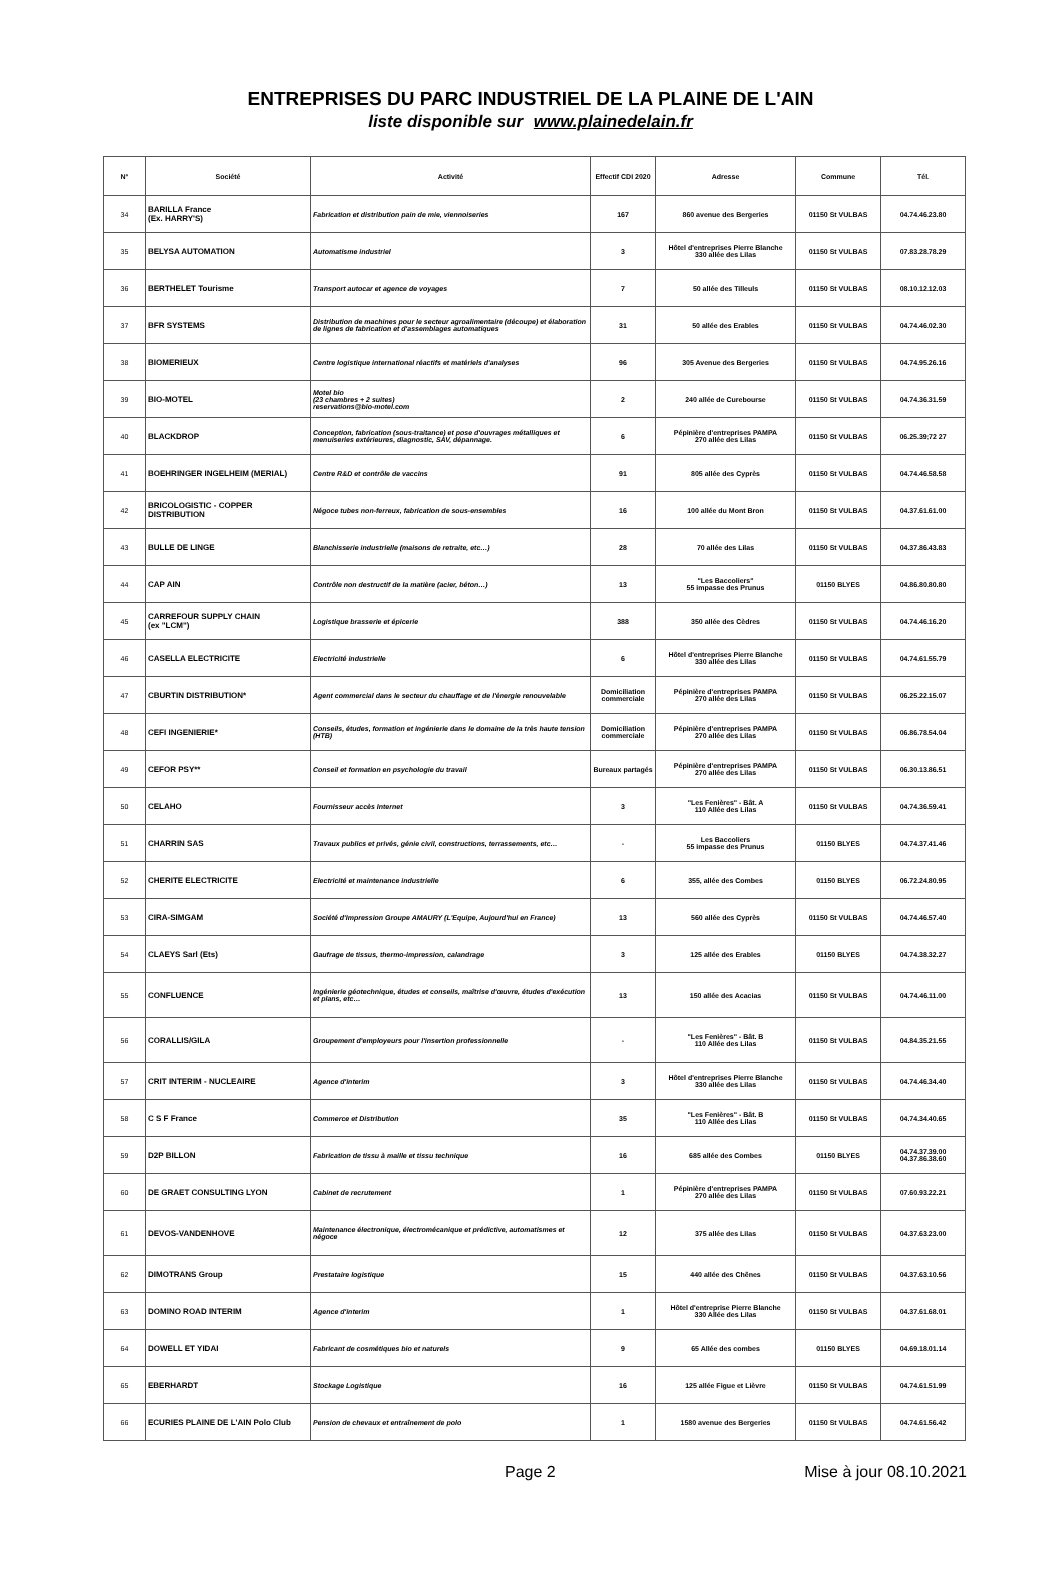ENTREPRISES DU PARC INDUSTRIEL DE LA PLAINE DE L'AIN
liste disponible sur www.plainedelain.fr
| N° | Société | Activité | Effectif CDI 2020 | Adresse | Commune | Tél. |
| --- | --- | --- | --- | --- | --- | --- |
| 34 | BARILLA France (Ex. HARRY'S) | Fabrication et distribution pain de mie, viennoiseries | 167 | 860 avenue des Bergeries | 01150 St VULBAS | 04.74.46.23.80 |
| 35 | BELYSA AUTOMATION | Automatisme industriel | 3 | Hôtel d'entreprises Pierre Blanche 330 allée des Lilas | 01150 St VULBAS | 07.83.28.78.29 |
| 36 | BERTHELET Tourisme | Transport autocar et agence de voyages | 7 | 50 allée des Tilleuls | 01150 St VULBAS | 08.10.12.12.03 |
| 37 | BFR SYSTEMS | Distribution de machines pour le secteur agroalimentaire (découpe) et élaboration de lignes de fabrication et d'assemblages automatiques | 31 | 50 allée des Erables | 01150 St VULBAS | 04.74.46.02.30 |
| 38 | BIOMERIEUX | Centre logistique international réactifs et matériels d'analyses | 96 | 305 Avenue des Bergeries | 01150 St VULBAS | 04.74.95.26.16 |
| 39 | BIO-MOTEL | Motel bio (23 chambres + 2 suites) reservations@bio-motel.com | 2 | 240 allée de Curebourse | 01150 St VULBAS | 04.74.36.31.59 |
| 40 | BLACKDROP | Conception, fabrication (sous-traitance) et pose d'ouvrages métalliques et menuiseries extérieures, diagnostic, SAV, dépannage. | 6 | Pépinière d'entreprises PAMPA 270 allée des Lilas | 01150 St VULBAS | 06.25.39;72 27 |
| 41 | BOEHRINGER INGELHEIM (MERIAL) | Centre R&D et contrôle de vaccins | 91 | 805 allée des Cyprès | 01150 St VULBAS | 04.74.46.58.58 |
| 42 | BRICOLOGISTIC - COPPER DISTRIBUTION | Négoce tubes non-ferreux, fabrication de sous-ensembles | 16 | 100 allée du Mont Bron | 01150 St VULBAS | 04.37.61.61.00 |
| 43 | BULLE DE LINGE | Blanchisserie industrielle (maisons de retraite, etc…) | 28 | 70 allée des Lilas | 01150 St VULBAS | 04.37.86.43.83 |
| 44 | CAP AIN | Contrôle non destructif de la matière (acier, béton…) | 13 | "Les Baccoliers" 55 impasse des Prunus | 01150 BLYES | 04.86.80.80.80 |
| 45 | CARREFOUR SUPPLY CHAIN (ex "LCM") | Logistique brasserie et épicerie | 388 | 350 allée des Cèdres | 01150 St VULBAS | 04.74.46.16.20 |
| 46 | CASELLA ELECTRICITE | Electricité industrielle | 6 | Hôtel d'entreprises Pierre Blanche 330 allée des Lilas | 01150 St VULBAS | 04.74.61.55.79 |
| 47 | CBURTIN DISTRIBUTION* | Agent commercial dans le secteur du chauffage et de l'énergie renouvelable | Domiciliation commerciale | Pépinière d'entreprises PAMPA 270 allée des Lilas | 01150 St VULBAS | 06.25.22.15.07 |
| 48 | CEFI INGENIERIE* | Conseils, études, formation et ingénierie dans le domaine de la très haute tension (HTB) | Domiciliation commerciale | Pépinière d'entreprises PAMPA 270 allée des Lilas | 01150 St VULBAS | 06.86.78.54.04 |
| 49 | CEFOR PSY** | Conseil et formation en psychologie du travail | Bureaux partagés | Pépinière d'entreprises PAMPA 270 allée des Lilas | 01150 St VULBAS | 06.30.13.86.51 |
| 50 | CELAHO | Fournisseur accès Internet | 3 | "Les Fenières" - Bât. A 110 Allée des Lilas | 01150 St VULBAS | 04.74.36.59.41 |
| 51 | CHARRIN SAS | Travaux publics et privés, génie civil, constructions, terrassements, etc… | - | Les Baccoliers 55 impasse des Prunus | 01150 BLYES | 04.74.37.41.46 |
| 52 | CHERITE ELECTRICITE | Electricité et maintenance industrielle | 6 | 355, allée des Combes | 01150 BLYES | 06.72.24.80.95 |
| 53 | CIRA-SIMGAM | Société d'Impression Groupe AMAURY (L'Equipe, Aujourd'hui en France) | 13 | 560 allée des Cyprès | 01150 St VULBAS | 04.74.46.57.40 |
| 54 | CLAEYS Sarl (Ets) | Gaufrage de tissus, thermo-impression, calandrage | 3 | 125 allée des Erables | 01150 BLYES | 04.74.38.32.27 |
| 55 | CONFLUENCE | Ingénierie géotechnique, études et conseils, maîtrise d'œuvre, études d'exécution et plans, etc… | 13 | 150 allée des Acacias | 01150 St VULBAS | 04.74.46.11.00 |
| 56 | CORALLIS/GILA | Groupement d'employeurs pour l'insertion professionnelle | - | "Les Fenières" - Bât. B 110 Allée des Lilas | 01150 St VULBAS | 04.84.35.21.55 |
| 57 | CRIT INTERIM - NUCLEAIRE | Agence d'interim | 3 | Hôtel d'entreprises Pierre Blanche 330 allée des Lilas | 01150 St VULBAS | 04.74.46.34.40 |
| 58 | C S F France | Commerce et Distribution | 35 | "Les Fenières" - Bât. B 110 Allée des Lilas | 01150 St VULBAS | 04.74.34.40.65 |
| 59 | D2P BILLON | Fabrication de tissu à maille et tissu technique | 16 | 685 allée des Combes | 01150 BLYES | 04.74.37.39.00 04.37.86.38.60 |
| 60 | DE GRAET CONSULTING LYON | Cabinet de recrutement | 1 | Pépinière d'entreprises PAMPA 270 allée des Lilas | 01150 St VULBAS | 07.60.93.22.21 |
| 61 | DEVOS-VANDENHOVE | Maintenance électronique, électromécanique et prédictive, automatismes et négoce | 12 | 375 allée des Lilas | 01150 St VULBAS | 04.37.63.23.00 |
| 62 | DIMOTRANS Group | Prestataire logistique | 15 | 440 allée des Chênes | 01150 St VULBAS | 04.37.63.10.56 |
| 63 | DOMINO ROAD INTERIM | Agence d'interim | 1 | Hôtel d'entreprise Pierre Blanche 330 Allée des Lilas | 01150 St VULBAS | 04.37.61.68.01 |
| 64 | DOWELL ET YIDAI | Fabricant de cosmétiques bio et naturels | 9 | 65 Allée des combes | 01150 BLYES | 04.69.18.01.14 |
| 65 | EBERHARDT | Stockage Logistique | 16 | 125 allée Figue et Lièvre | 01150 St VULBAS | 04.74.61.51.99 |
| 66 | ECURIES PLAINE DE L'AIN Polo Club | Pension de chevaux et entraînement de polo | 1 | 1580 avenue des Bergeries | 01150 St VULBAS | 04.74.61.56.42 |
Page 2 Mise à jour 08.10.2021